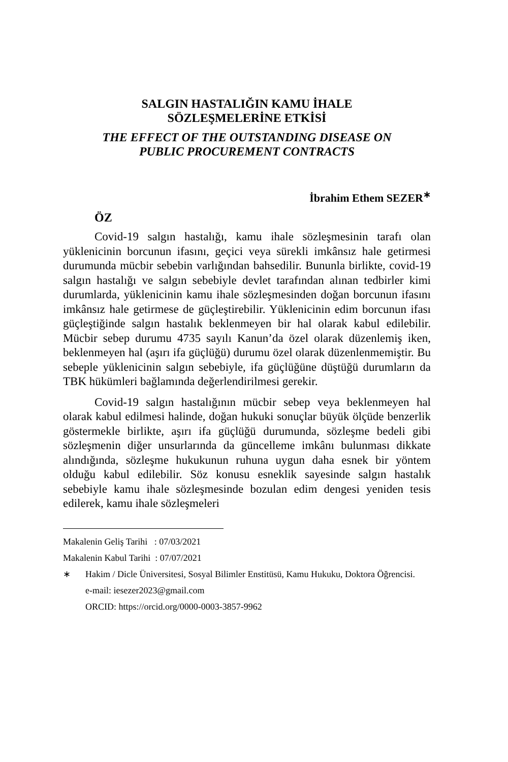SALGIN HASTALIĞIN KAMU İHALE
SÖZLEŞMELERİNE ETKİSİ
THE EFFECT OF THE OUTSTANDING DISEASE ON
PUBLIC PROCUREMENT CONTRACTS
İbrahim Ethem SEZER<sup>∗</sup>
ÖZ
Covid-19 salgın hastalığı, kamu ihale sözleşmesinin tarafı olan yüklenicinin borcunun ifasını, geçici veya sürekli imkânsız hale getirmesi durumunda mücbir sebebin varlığından bahsedilir. Bununla birlikte, covid-19 salgın hastalığı ve salgın sebebiyle devlet tarafından alınan tedbirler kimi durumlarda, yüklenicinin kamu ihale sözleşmesinden doğan borcunun ifasını imkânsız hale getirmese de güçleştirebilir. Yüklenicinin edim borcunun ifası güçleştiğinde salgın hastalık beklenmeyen bir hal olarak kabul edilebilir. Mücbir sebep durumu 4735 sayılı Kanun’da özel olarak düzenlemiş iken, beklenmeyen hal (aşırı ifa güçlüğü) durumu özel olarak düzenlenmemiştir. Bu sebeple yüklenicinin salgın sebebiyle, ifa güçlüğüne düştüğü durumların da TBK hükümleri bağlamında değerlendirilmesi gerekir.
Covid-19 salgın hastalığının mücbir sebep veya beklenmeyen hal olarak kabul edilmesi halinde, doğan hukuki sonuçlar büyük ölçüde benzerlik göstermekle birlikte, aşırı ifa güçlüğü durumunda, sözleşme bedeli gibi sözleşmenin diğer unsurlarında da güncelleme imkânı bulunması dikkate alındığında, sözleşme hukukunun ruhuna uygun daha esnek bir yöntem olduğu kabul edilebilir. Söz konusu esneklik sayesinde salgın hastalık sebebiyle kamu ihale sözleşmesinde bozulan edim dengesi yeniden tesis edilerek, kamu ihale sözleşmeleri
Makalenin Geliş Tarihi : 07/03/2021
Makalenin Kabul Tarihi : 07/07/2021
∗ Hakim / Dicle Üniversitesi, Sosyal Bilimler Enstitüsü, Kamu Hukuku, Doktora Öğrencisi.
e-mail: iesezer2023@gmail.com
ORCID: https://orcid.org/0000-0003-3857-9962